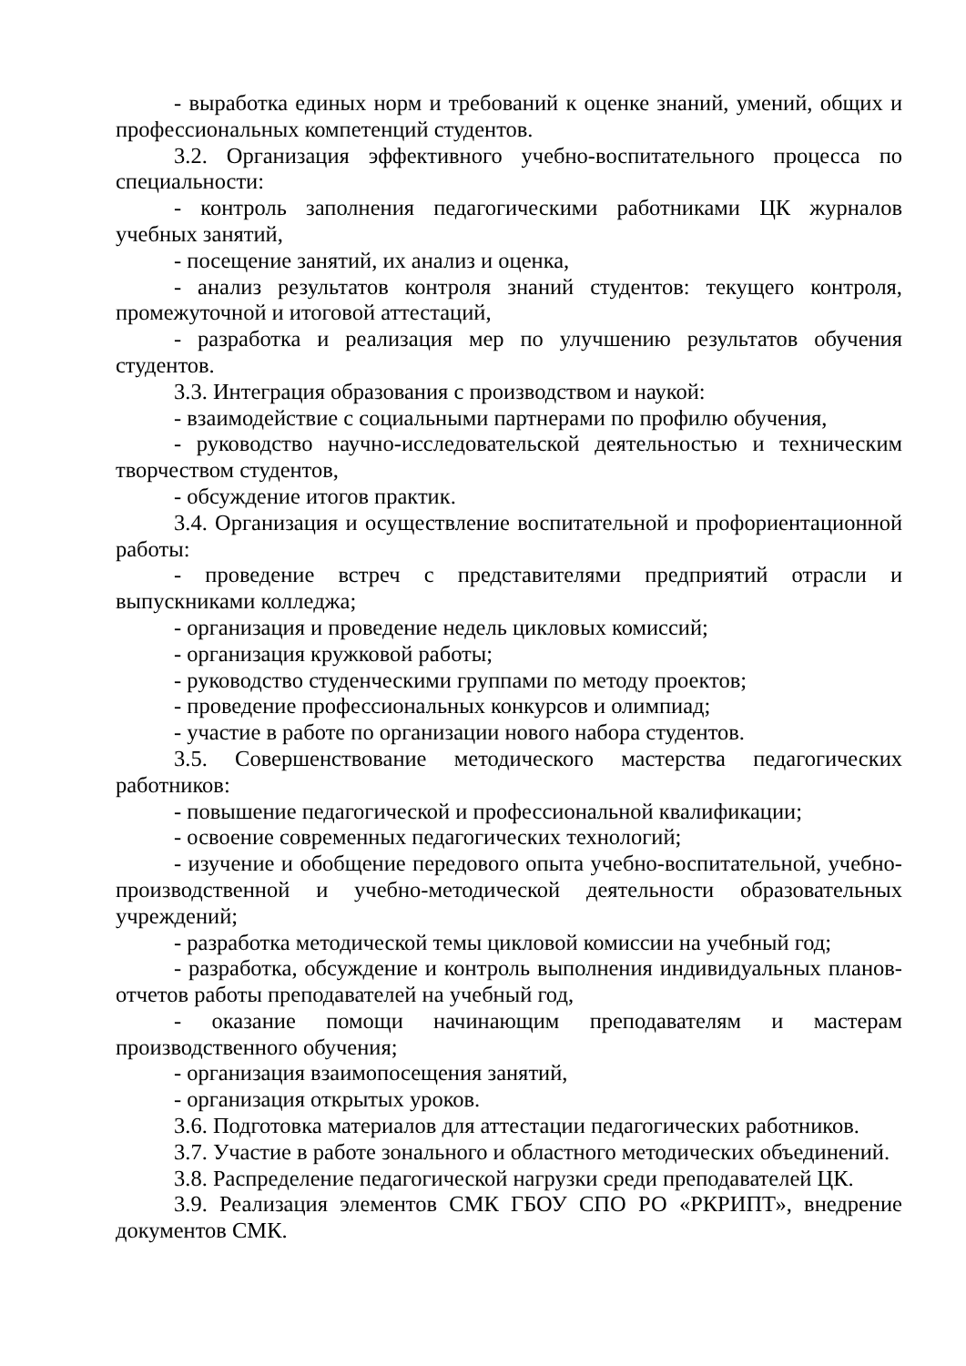- выработка единых норм и требований к оценке знаний, умений, общих и профессиональных компетенций студентов.
3.2. Организация эффективного учебно-воспитательного процесса по специальности:
- контроль заполнения педагогическими работниками ЦК журналов учебных занятий,
- посещение занятий, их анализ и оценка,
- анализ результатов контроля знаний студентов: текущего контроля, промежуточной и итоговой аттестаций,
- разработка и реализация мер по улучшению результатов обучения студентов.
3.3. Интеграция образования с производством и наукой:
- взаимодействие с социальными партнерами по профилю обучения,
- руководство научно-исследовательской деятельностью и техническим творчеством студентов,
- обсуждение итогов практик.
3.4. Организация и осуществление воспитательной и профориентационной работы:
- проведение встреч с представителями предприятий отрасли и выпускниками колледжа;
- организация и проведение недель цикловых комиссий;
- организация кружковой работы;
- руководство студенческими группами по методу проектов;
- проведение профессиональных конкурсов и олимпиад;
- участие в работе по организации нового набора студентов.
3.5. Совершенствование методического мастерства педагогических работников:
- повышение педагогической и профессиональной квалификации;
- освоение современных педагогических технологий;
- изучение и обобщение передового опыта учебно-воспитательной, учебно-производственной и учебно-методической деятельности образовательных учреждений;
- разработка методической темы цикловой комиссии на учебный год;
- разработка, обсуждение и контроль выполнения индивидуальных планов-отчетов работы преподавателей на учебный год,
- оказание помощи начинающим преподавателям и мастерам производственного обучения;
- организация взаимопосещения занятий,
- организация открытых уроков.
3.6. Подготовка материалов для аттестации педагогических работников.
3.7. Участие в работе зонального и областного методических объединений.
3.8. Распределение педагогической нагрузки среди преподавателей ЦК.
3.9. Реализация элементов СМК ГБОУ СПО РО «РКРИПТ», внедрение документов СМК.